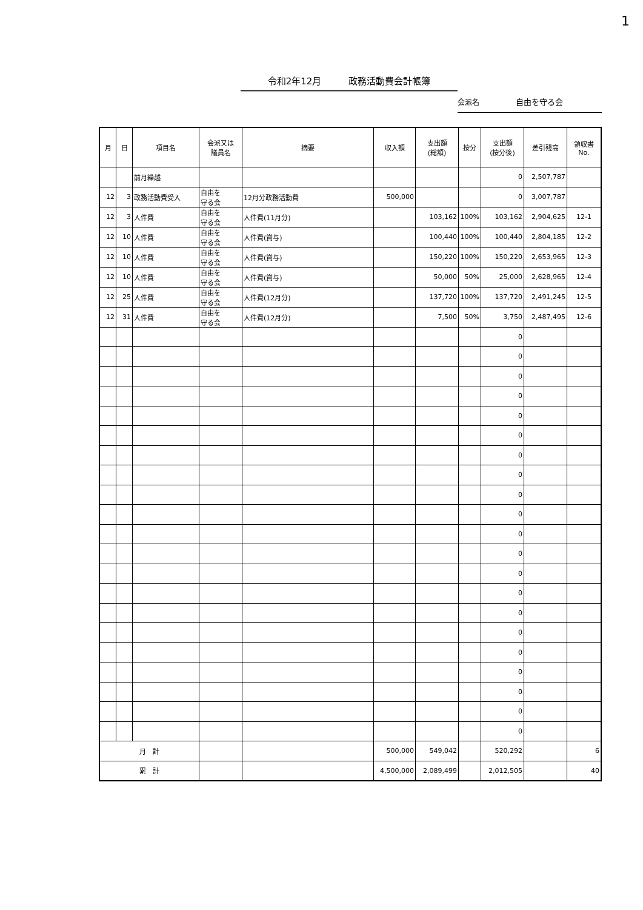1
令和2年12月　　　政務活動費会計帳簿
会派名 自由を守る会
| 月 | 日 | 項目名 | 会派又は 議員名 | 摘要 | 収入額 | 支出額 (総額) | 按分 | 支出額 (按分後) | 差引残高 | 領収書 No. |
| --- | --- | --- | --- | --- | --- | --- | --- | --- | --- | --- |
| | | 前月繰越 | | | | | | 0 | 2,507,787 | |
| 12 | 3 | 政務活動費受入 | 自由を 守る会 | 12月分政務活動費 | 500,000 | | | 0 | 3,007,787 | |
| 12 | 3 | 人件費 | 自由を 守る会 | 人件費(11月分) | | 103,162 | 100% | 103,162 | 2,904,625 | 12-1 |
| 12 | 10 | 人件費 | 自由を 守る会 | 人件費(賞与) | | 100,440 | 100% | 100,440 | 2,804,185 | 12-2 |
| 12 | 10 | 人件費 | 自由を 守る会 | 人件費(賞与) | | 150,220 | 100% | 150,220 | 2,653,965 | 12-3 |
| 12 | 10 | 人件費 | 自由を 守る会 | 人件費(賞与) | | 50,000 | 50% | 25,000 | 2,628,965 | 12-4 |
| 12 | 25 | 人件費 | 自由を 守る会 | 人件費(12月分) | | 137,720 | 100% | 137,720 | 2,491,245 | 12-5 |
| 12 | 31 | 人件費 | 自由を 守る会 | 人件費(12月分) | | 7,500 | 50% | 3,750 | 2,487,495 | 12-6 |
| | | | | | | | | 0 | | |
| | | | | | | | | 0 | | |
| | | | | | | | | 0 | | |
| | | | | | | | | 0 | | |
| | | | | | | | | 0 | | |
| | | | | | | | | 0 | | |
| | | | | | | | | 0 | | |
| | | | | | | | | 0 | | |
| | | | | | | | | 0 | | |
| | | | | | | | | 0 | | |
| | | | | | | | | 0 | | |
| | | | | | | | | 0 | | |
| | | | | | | | | 0 | | |
| | | | | | | | | 0 | | |
| | | | | | | | | 0 | | |
| | | | | | | | | 0 | | |
| | | | | | | | | 0 | | |
| | | | | | | | | 0 | | |
| | | | | | | | | 0 | | |
| | | | | | | | | 0 | | |
| | | | | | | | | 0 | | |
| 月 計 | | | | | 500,000 | 549,042 | | 520,292 | | 6 |
| 累 計 | | | | | 4,500,000 | 2,089,499 | | 2,012,505 | | 40 |